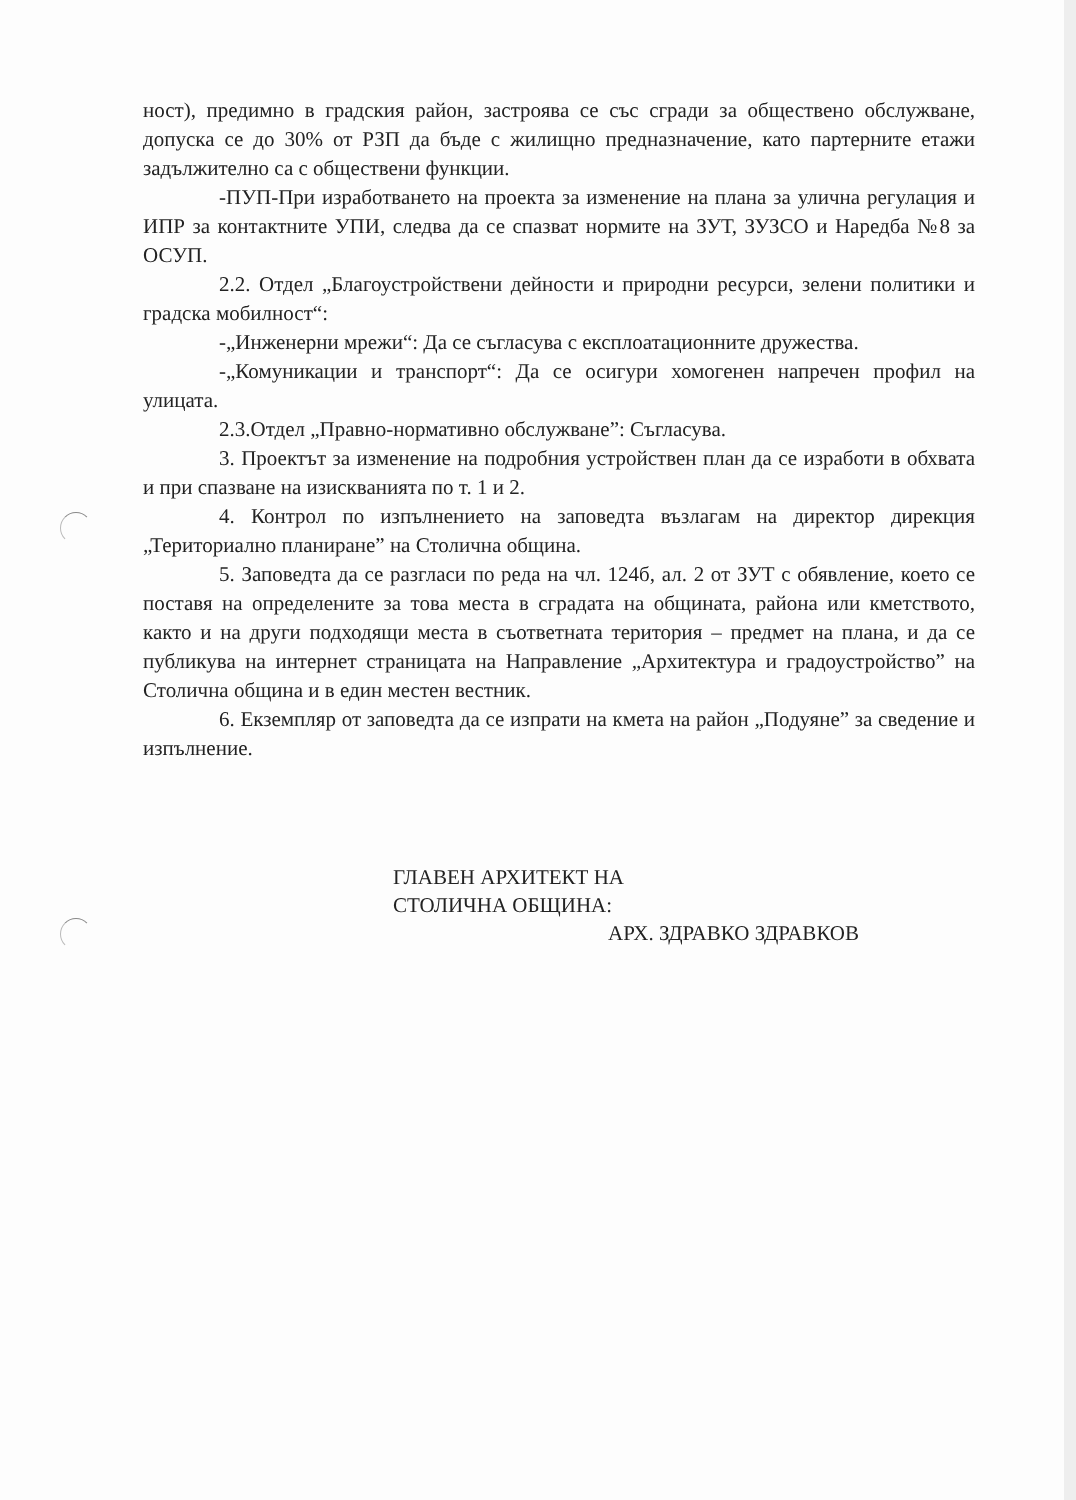ност), предимно в градския район, застроява се със сгради за обществено обслужване, допуска се до 30% от РЗП да бъде с жилищно предназначение, като партерните етажи задължително са с обществени функции.
-ПУП-При изработването на проекта за изменение на плана за улична регулация и ИПР за контактните УПИ, следва да се спазват нормите на ЗУТ, ЗУЗСО и Наредба №8 за ОСУП.
2.2. Отдел „Благоустройствени дейности и природни ресурси, зелени политики и градска мобилност“:
-„Инженерни мрежи“: Да се съгласува с експлоатационните дружества.
-„Комуникации и транспорт“: Да се осигури хомогенен напречен профил на улицата.
2.3.Отдел „Правно-нормативно обслужване”: Съгласува.
3. Проектът за изменение на подробния устройствен план да се изработи в обхвата и при спазване на изискванията по т. 1 и 2.
4. Контрол по изпълнението на заповедта възлагам на директор дирекция „Териториално планиране” на Столична община.
5. Заповедта да се разгласи по реда на чл. 124б, ал. 2 от ЗУТ с обявление, което се поставя на определените за това места в сградата на общината, района или кметството, както и на други подходящи места в съответната територия – предмет на плана, и да се публикува на интернет страницата на Направление „Архитектура и градоустройство” на Столична община и в един местен вестник.
6. Екземпляр от заповедта да се изпрати на кмета на район „Подуяне” за сведение и изпълнение.
ГЛАВЕН АРХИТЕКТ НА
СТОЛИЧНА ОБЩИНА:
АРХ. ЗДРАВКО ЗДРАВКОВ